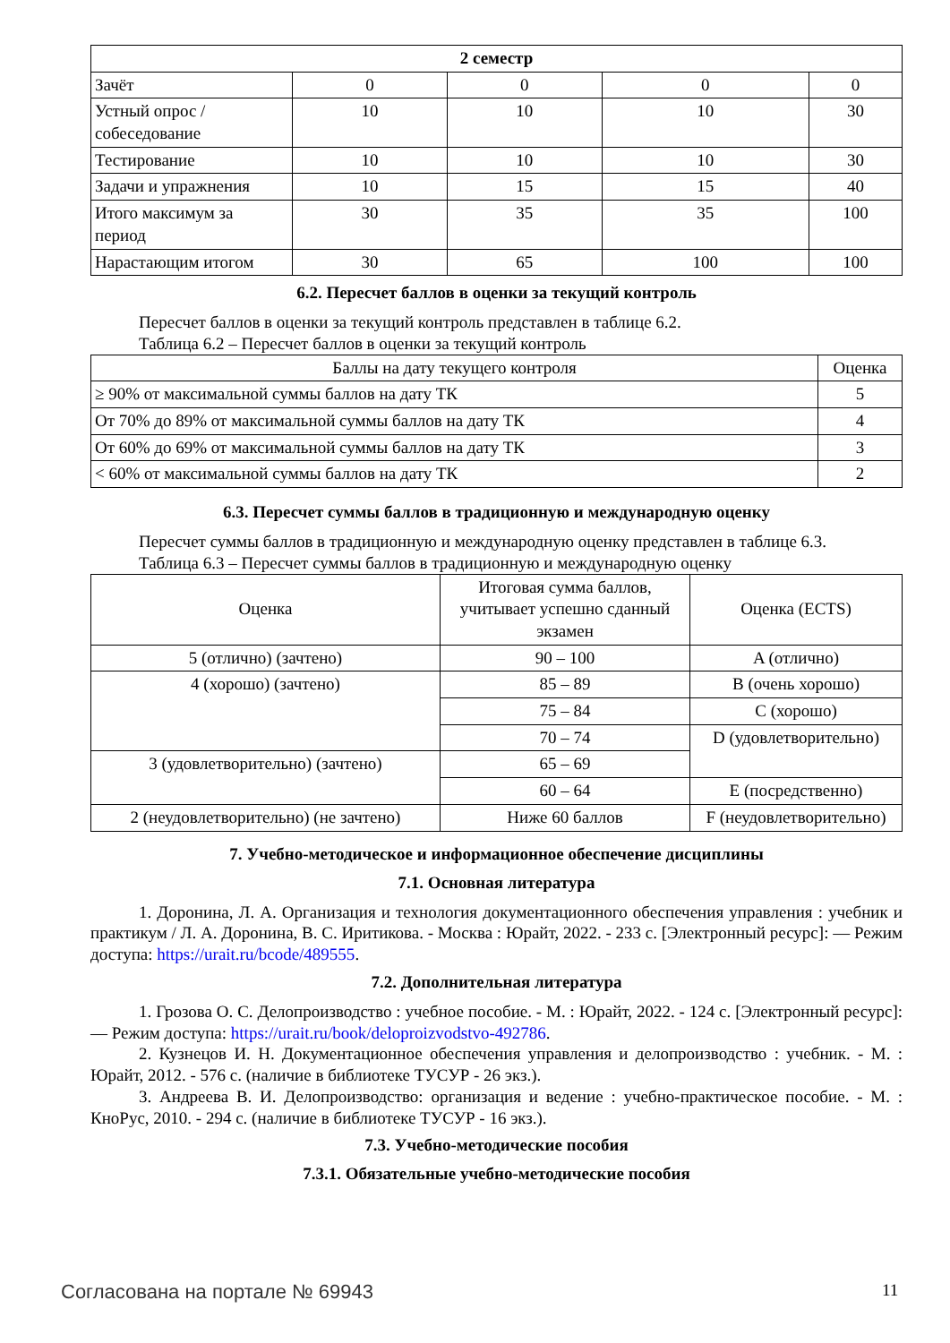| 2 семестр | | | | |
| --- | --- | --- | --- | --- |
| Зачёт | 0 | 0 | 0 | 0 |
| Устный опрос / собеседование | 10 | 10 | 10 | 30 |
| Тестирование | 10 | 10 | 10 | 30 |
| Задачи и упражнения | 10 | 15 | 15 | 40 |
| Итого максимум за период | 30 | 35 | 35 | 100 |
| Нарастающим итогом | 30 | 65 | 100 | 100 |
6.2. Пересчет баллов в оценки за текущий контроль
Пересчет баллов в оценки за текущий контроль представлен в таблице 6.2.
Таблица 6.2 – Пересчет баллов в оценки за текущий контроль
| Баллы на дату текущего контроля | Оценка |
| --- | --- |
| ≥ 90% от максимальной суммы баллов на дату ТК | 5 |
| От 70% до 89% от максимальной суммы баллов на дату ТК | 4 |
| От 60% до 69% от максимальной суммы баллов на дату ТК | 3 |
| < 60% от максимальной суммы баллов на дату ТК | 2 |
6.3. Пересчет суммы баллов в традиционную и международную оценку
Пересчет суммы баллов в традиционную и международную оценку представлен в таблице 6.3.
Таблица 6.3 – Пересчет суммы баллов в традиционную и международную оценку
| Оценка | Итоговая сумма баллов, учитывает успешно сданный экзамен | Оценка (ECTS) |
| --- | --- | --- |
| 5 (отлично) (зачтено) | 90 – 100 | A (отлично) |
| 4 (хорошо) (зачтено) | 85 – 89 | B (очень хорошо) |
| | 75 – 84 | C (хорошо) |
| | 70 – 74 | D (удовлетворительно) |
| 3 (удовлетворительно) (зачтено) | 65 – 69 | |
| | 60 – 64 | E (посредственно) |
| 2 (неудовлетворительно) (не зачтено) | Ниже 60 баллов | F (неудовлетворительно) |
7. Учебно-методическое и информационное обеспечение дисциплины
7.1. Основная литература
1. Доронина, Л. А. Организация и технология документационного обеспечения управления : учебник и практикум / Л. А. Доронина, В. С. Иритикова. - Москва : Юрайт, 2022. - 233 с. [Электронный ресурс]: — Режим доступа: https://urait.ru/bcode/489555.
7.2. Дополнительная литература
1. Грозова О. С. Делопроизводство : учебное пособие. - М. : Юрайт, 2022. - 124 с. [Электронный ресурс]: — Режим доступа: https://urait.ru/book/deloproizvodstvo-492786.
2. Кузнецов И. Н. Документационное обеспечения управления и делопроизводство : учебник. - М. : Юрайт, 2012. - 576 с. (наличие в библиотеке ТУСУР - 26 экз.).
3. Андреева В. И. Делопроизводство: организация и ведение : учебно-практическое пособие. - М. : КноРус, 2010. - 294 с. (наличие в библиотеке ТУСУР - 16 экз.).
7.3. Учебно-методические пособия
7.3.1. Обязательные учебно-методические пособия
Согласована на портале № 69943 11